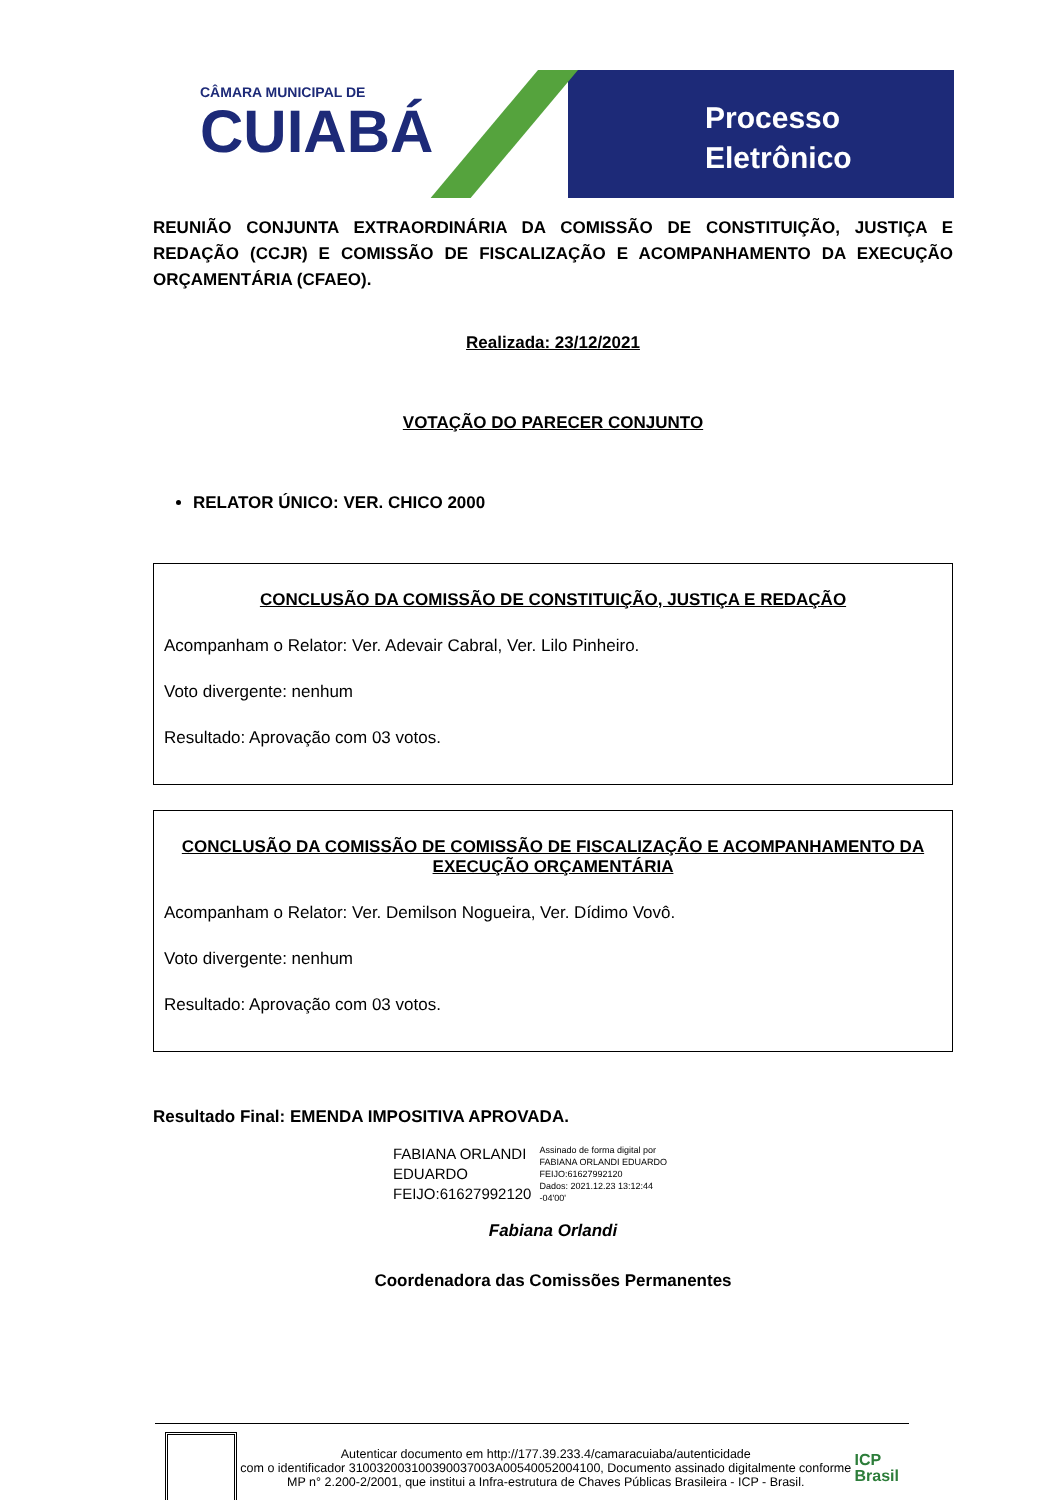CÂMARA MUNICIPAL DE
CUIABÁ
Processo
Eletrônico
REUNIÃO CONJUNTA EXTRAORDINÁRIA DA COMISSÃO DE CONSTITUIÇÃO, JUSTIÇA E REDAÇÃO (CCJR) E COMISSÃO DE FISCALIZAÇÃO E ACOMPANHAMENTO DA EXECUÇÃO ORÇAMENTÁRIA (CFAEO).
Realizada: 23/12/2021
VOTAÇÃO DO PARECER CONJUNTO
RELATOR ÚNICO: VER. CHICO 2000
CONCLUSÃO DA COMISSÃO DE CONSTITUIÇÃO, JUSTIÇA E REDAÇÃO
Acompanham o Relator: Ver. Adevair Cabral, Ver. Lilo Pinheiro.
Voto divergente: nenhum
Resultado: Aprovação com 03 votos.
CONCLUSÃO DA COMISSÃO DE COMISSÃO DE FISCALIZAÇÃO E ACOMPANHAMENTO DA EXECUÇÃO ORÇAMENTÁRIA
Acompanham o Relator: Ver. Demilson Nogueira, Ver. Dídimo Vovô.
Voto divergente: nenhum
Resultado: Aprovação com 03 votos.
Resultado Final: EMENDA IMPOSITIVA APROVADA.
FABIANA ORLANDI
EDUARDO
FEIJO:61627992120
Assinado de forma digital por
FABIANA ORLANDI EDUARDO
FEIJO:61627992120
Dados: 2021.12.23 13:12:44
-04'00'
Fabiana Orlandi
Coordenadora das Comissões Permanentes
Autenticar documento em http://177.39.233.4/camaracuiaba/autenticidade
com o identificador 310032003100390037003A00540052004100, Documento assinado digitalmente conforme MP n° 2.200-2/2001, que institui a Infra-estrutura de Chaves Públicas Brasileira - ICP - Brasil.
ICP
Brasil